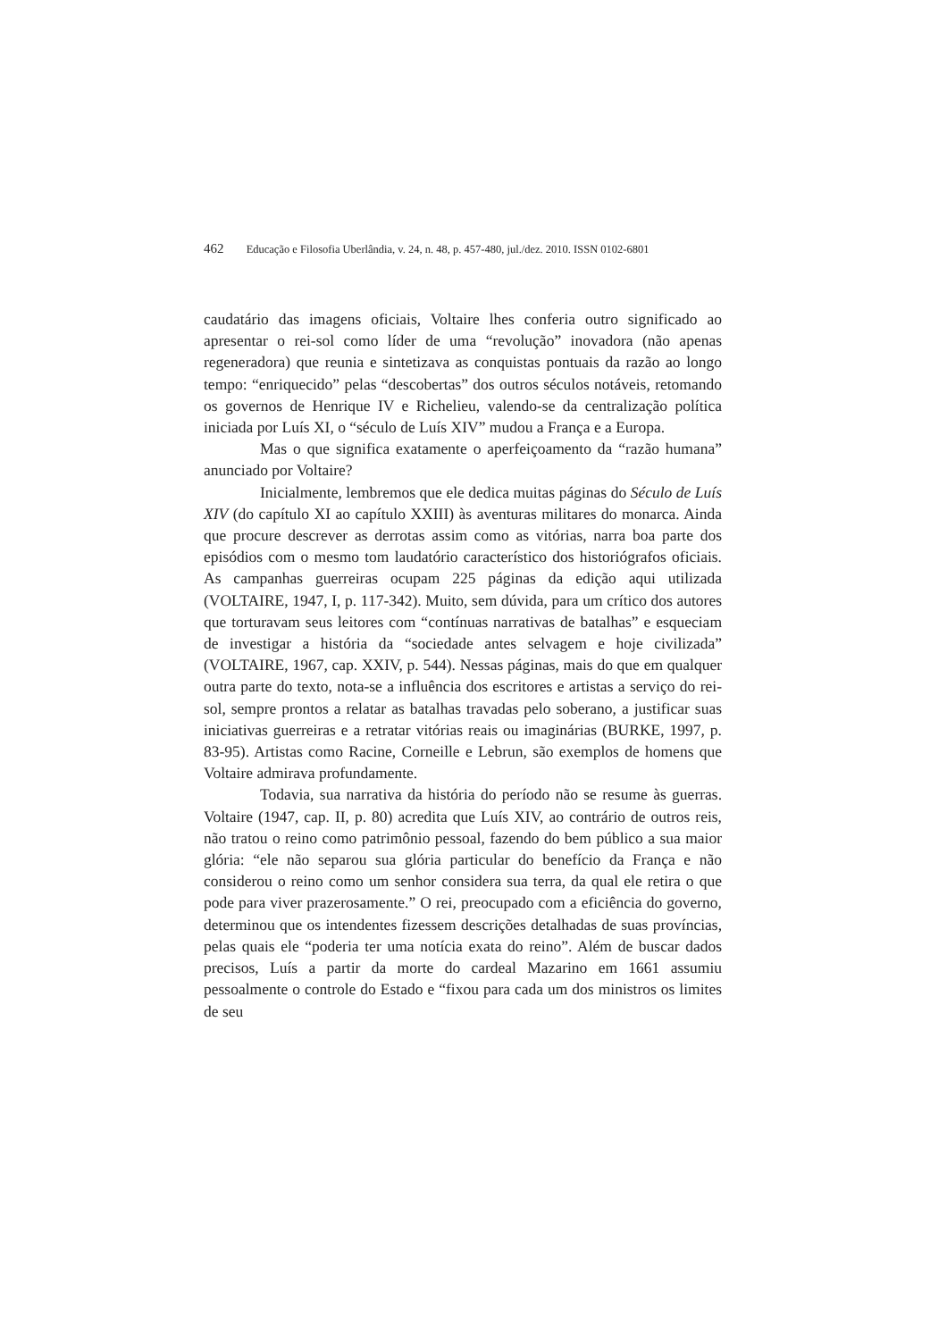462 Educação e Filosofia Uberlândia, v. 24, n. 48, p. 457-480, jul./dez. 2010. ISSN 0102-6801
caudatário das imagens oficiais, Voltaire lhes conferia outro significado ao apresentar o rei-sol como líder de uma “revolução” inovadora (não apenas regeneradora) que reunia e sintetizava as conquistas pontuais da razão ao longo tempo: “enriquecido” pelas “descobertas” dos outros séculos notáveis, retomando os governos de Henrique IV e Richelieu, valendo-se da centralização política iniciada por Luís XI, o “século de Luís XIV” mudou a França e a Europa.
Mas o que significa exatamente o aperfeiçoamento da “razão humana” anunciado por Voltaire?
Inicialmente, lembremos que ele dedica muitas páginas do Século de Luís XIV (do capítulo XI ao capítulo XXIII) às aventuras militares do monarca. Ainda que procure descrever as derrotas assim como as vitórias, narra boa parte dos episódios com o mesmo tom laudatório característico dos historiógrafos oficiais. As campanhas guerreiras ocupam 225 páginas da edição aqui utilizada (VOLTAIRE, 1947, I, p. 117-342). Muito, sem dúvida, para um crítico dos autores que torturavam seus leitores com “contínuas narrativas de batalhas” e esqueciam de investigar a história da “sociedade antes selvagem e hoje civilizada” (VOLTAIRE, 1967, cap. XXIV, p. 544). Nessas páginas, mais do que em qualquer outra parte do texto, nota-se a influência dos escritores e artistas a serviço do rei-sol, sempre prontos a relatar as batalhas travadas pelo soberano, a justificar suas iniciativas guerreiras e a retratar vitórias reais ou imaginárias (BURKE, 1997, p. 83-95). Artistas como Racine, Corneille e Lebrun, são exemplos de homens que Voltaire admirava profundamente.
Todavia, sua narrativa da história do período não se resume às guerras. Voltaire (1947, cap. II, p. 80) acredita que Luís XIV, ao contrário de outros reis, não tratou o reino como patrimônio pessoal, fazendo do bem público a sua maior glória: “ele não separou sua glória particular do benefício da França e não considerou o reino como um senhor considera sua terra, da qual ele retira o que pode para viver prazerosamente.” O rei, preocupado com a eficiência do governo, determinou que os intendentes fizessem descrições detalhadas de suas províncias, pelas quais ele “poderia ter uma notícia exata do reino”. Além de buscar dados precisos, Luís a partir da morte do cardeal Mazarino em 1661 assumiu pessoalmente o controle do Estado e “fixou para cada um dos ministros os limites de seu